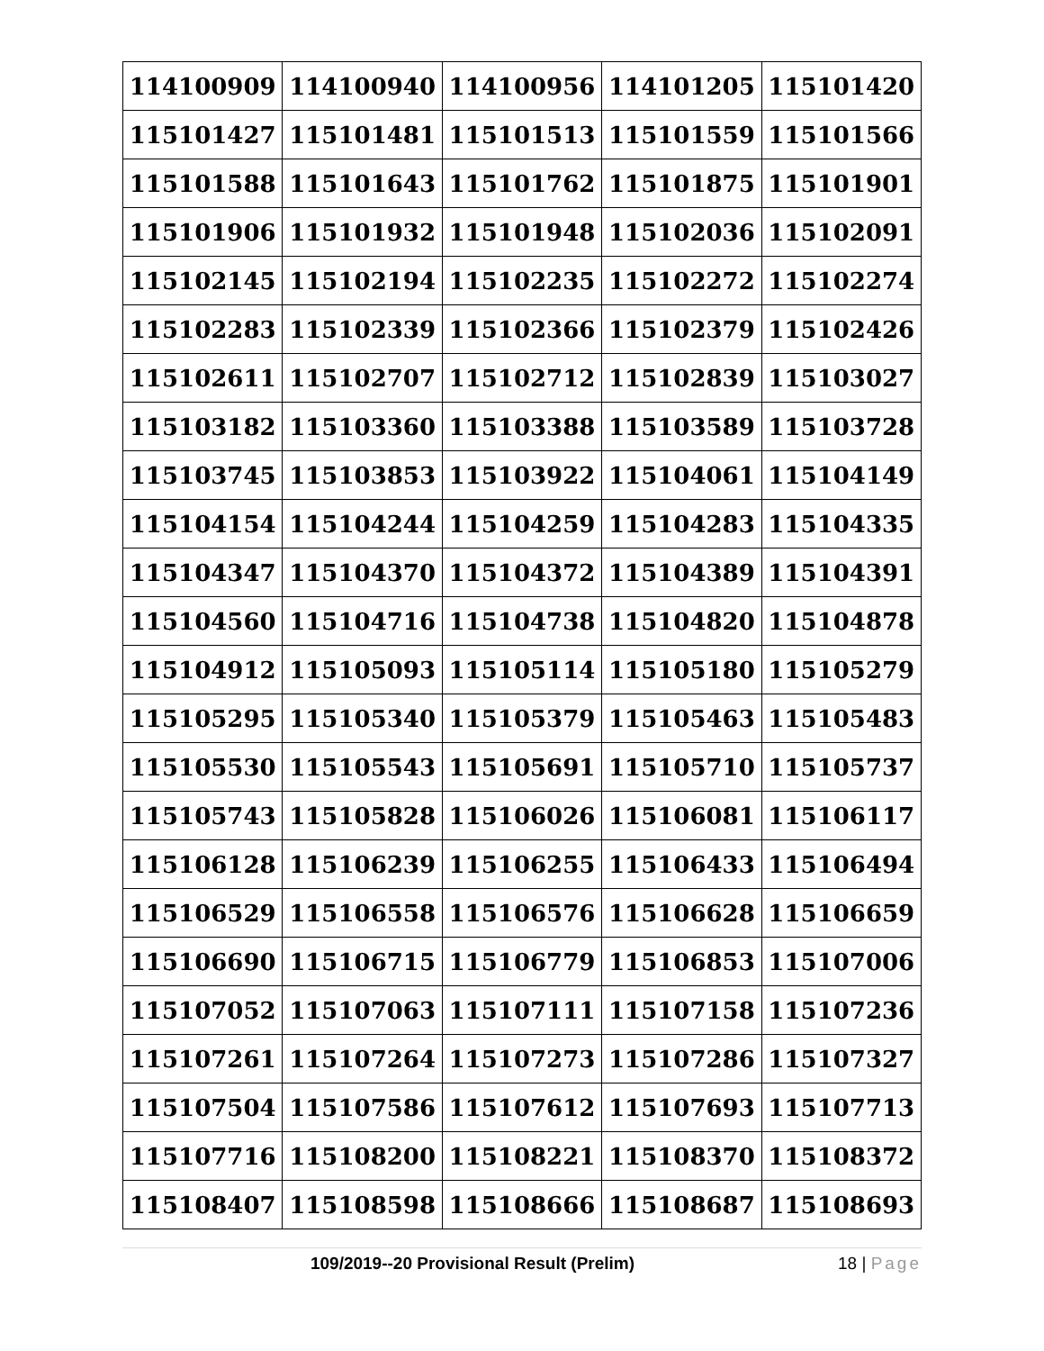| 114100909 | 114100940 | 114100956 | 114101205 | 115101420 |
| 115101427 | 115101481 | 115101513 | 115101559 | 115101566 |
| 115101588 | 115101643 | 115101762 | 115101875 | 115101901 |
| 115101906 | 115101932 | 115101948 | 115102036 | 115102091 |
| 115102145 | 115102194 | 115102235 | 115102272 | 115102274 |
| 115102283 | 115102339 | 115102366 | 115102379 | 115102426 |
| 115102611 | 115102707 | 115102712 | 115102839 | 115103027 |
| 115103182 | 115103360 | 115103388 | 115103589 | 115103728 |
| 115103745 | 115103853 | 115103922 | 115104061 | 115104149 |
| 115104154 | 115104244 | 115104259 | 115104283 | 115104335 |
| 115104347 | 115104370 | 115104372 | 115104389 | 115104391 |
| 115104560 | 115104716 | 115104738 | 115104820 | 115104878 |
| 115104912 | 115105093 | 115105114 | 115105180 | 115105279 |
| 115105295 | 115105340 | 115105379 | 115105463 | 115105483 |
| 115105530 | 115105543 | 115105691 | 115105710 | 115105737 |
| 115105743 | 115105828 | 115106026 | 115106081 | 115106117 |
| 115106128 | 115106239 | 115106255 | 115106433 | 115106494 |
| 115106529 | 115106558 | 115106576 | 115106628 | 115106659 |
| 115106690 | 115106715 | 115106779 | 115106853 | 115107006 |
| 115107052 | 115107063 | 115107111 | 115107158 | 115107236 |
| 115107261 | 115107264 | 115107273 | 115107286 | 115107327 |
| 115107504 | 115107586 | 115107612 | 115107693 | 115107713 |
| 115107716 | 115108200 | 115108221 | 115108370 | 115108372 |
| 115108407 | 115108598 | 115108666 | 115108687 | 115108693 |
109/2019--20 Provisional Result (Prelim)
18 | Page